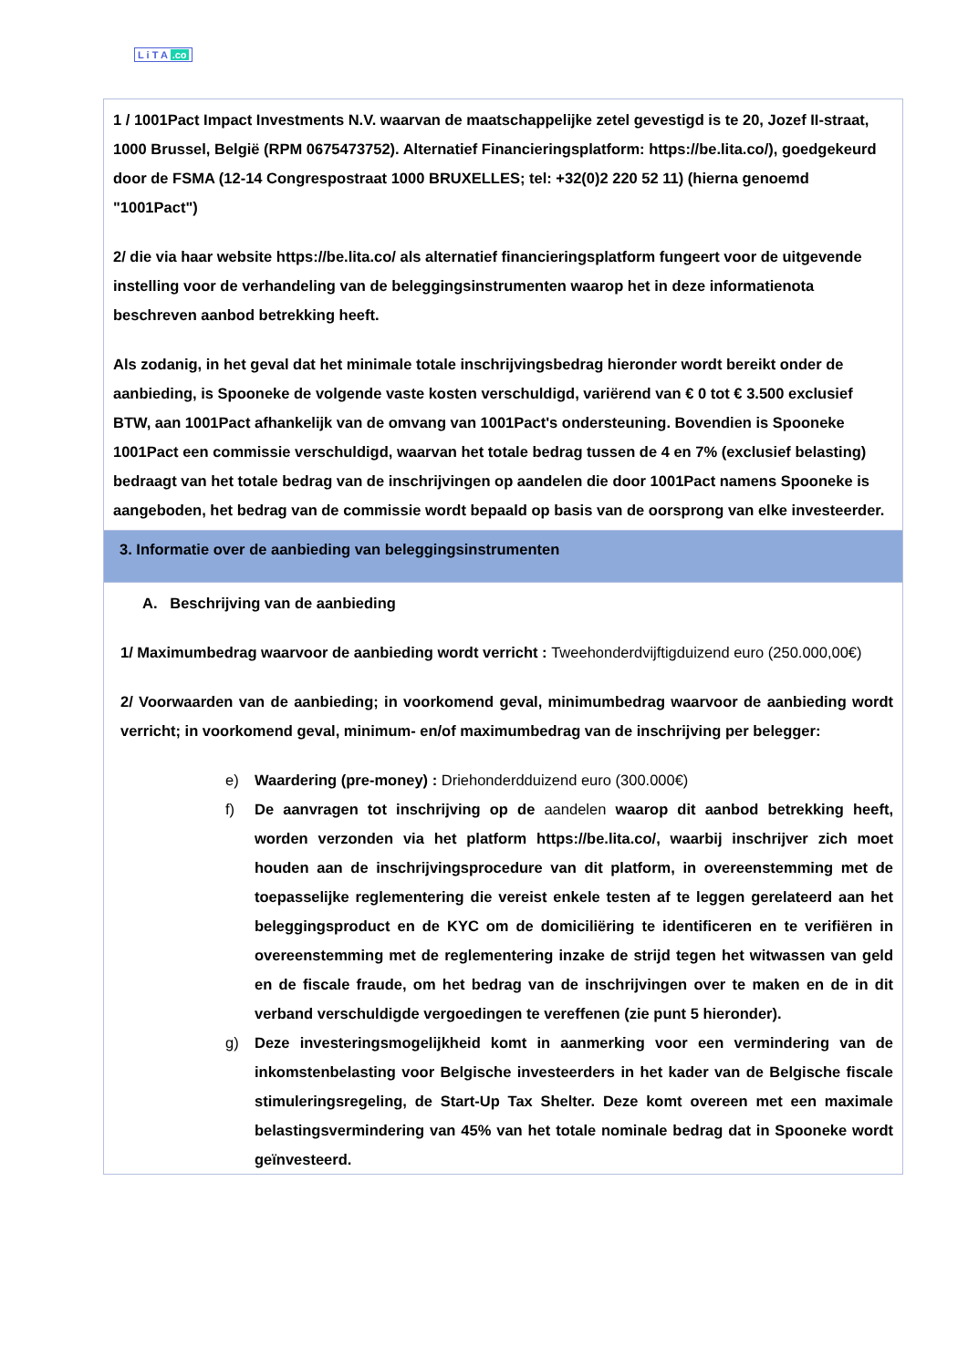L i T A .co
| 1 / 1001Pact Impact Investments N.V. waarvan de maatschappelijke zetel gevestigd is te 20, Jozef II-straat, 1000 Brussel, België (RPM 0675473752). Alternatief Financieringsplatform: https://be.lita.co/), goedgekeurd door de FSMA (12-14 Congrespostraat 1000 BRUXELLES; tel: +32(0)2 220 52 11) (hierna genoemd "1001Pact") 2/ die via haar website https://be.lita.co/ als alternatief financieringsplatform fungeert voor de uitgevende instelling voor de verhandeling van de beleggingsinstrumenten waarop het in deze informatienota beschreven aanbod betrekking heeft. Als zodanig, in het geval dat het minimale totale inschrijvingsbedrag hieronder wordt bereikt onder de aanbieding, is Spooneke de volgende vaste kosten verschuldigd, variërend van € 0 tot € 3.500 exclusief BTW, aan 1001Pact afhankelijk van de omvang van 1001Pact's ondersteuning. Bovendien is Spooneke 1001Pact een commissie verschuldigd, waarvan het totale bedrag tussen de 4 en 7% (exclusief belasting) bedraagt van het totale bedrag van de inschrijvingen op aandelen die door 1001Pact namens Spooneke is aangeboden, het bedrag van de commissie wordt bepaald op basis van de oorsprong van elke investeerder. |
| 3. Informatie over de aanbieding van beleggingsinstrumenten |
| A. Beschrijving van de aanbieding 1/ Maximumbedrag waarvoor de aanbieding wordt verricht : Tweehonderdvijftigduizend euro (250.000,00€) 2/ Voorwaarden van de aanbieding; in voorkomend geval, minimumbedrag waarvoor de aanbieding wordt verricht; in voorkomend geval, minimum- en/of maximumbedrag van de inschrijving per belegger: e) Waardering (pre-money) : Driehonderdduizend euro (300.000€) f) De aanvragen tot inschrijving op de aandelen waarop dit aanbod betrekking heeft, worden verzonden via het platform https://be.lita.co/, waarbij inschrijver zich moet houden aan de inschrijvingsprocedure van dit platform, in overeenstemming met de toepasselijke reglementering die vereist enkele testen af te leggen gerelateerd aan het beleggingsproduct en de KYC om de domiciliëring te identificeren en te verifiëren in overeenstemming met de reglementering inzake de strijd tegen het witwassen van geld en de fiscale fraude, om het bedrag van de inschrijvingen over te maken en de in dit verband verschuldigde vergoedingen te vereffenen (zie punt 5 hieronder). g) Deze investeringsmogelijkheid komt in aanmerking voor een vermindering van de inkomstenbelasting voor Belgische investeerders in het kader van de Belgische fiscale stimuleringsregeling, de Start-Up Tax Shelter. Deze komt overeen met een maximale belastingsvermindering van 45% van het totale nominale bedrag dat in Spooneke wordt geïnvesteerd. |